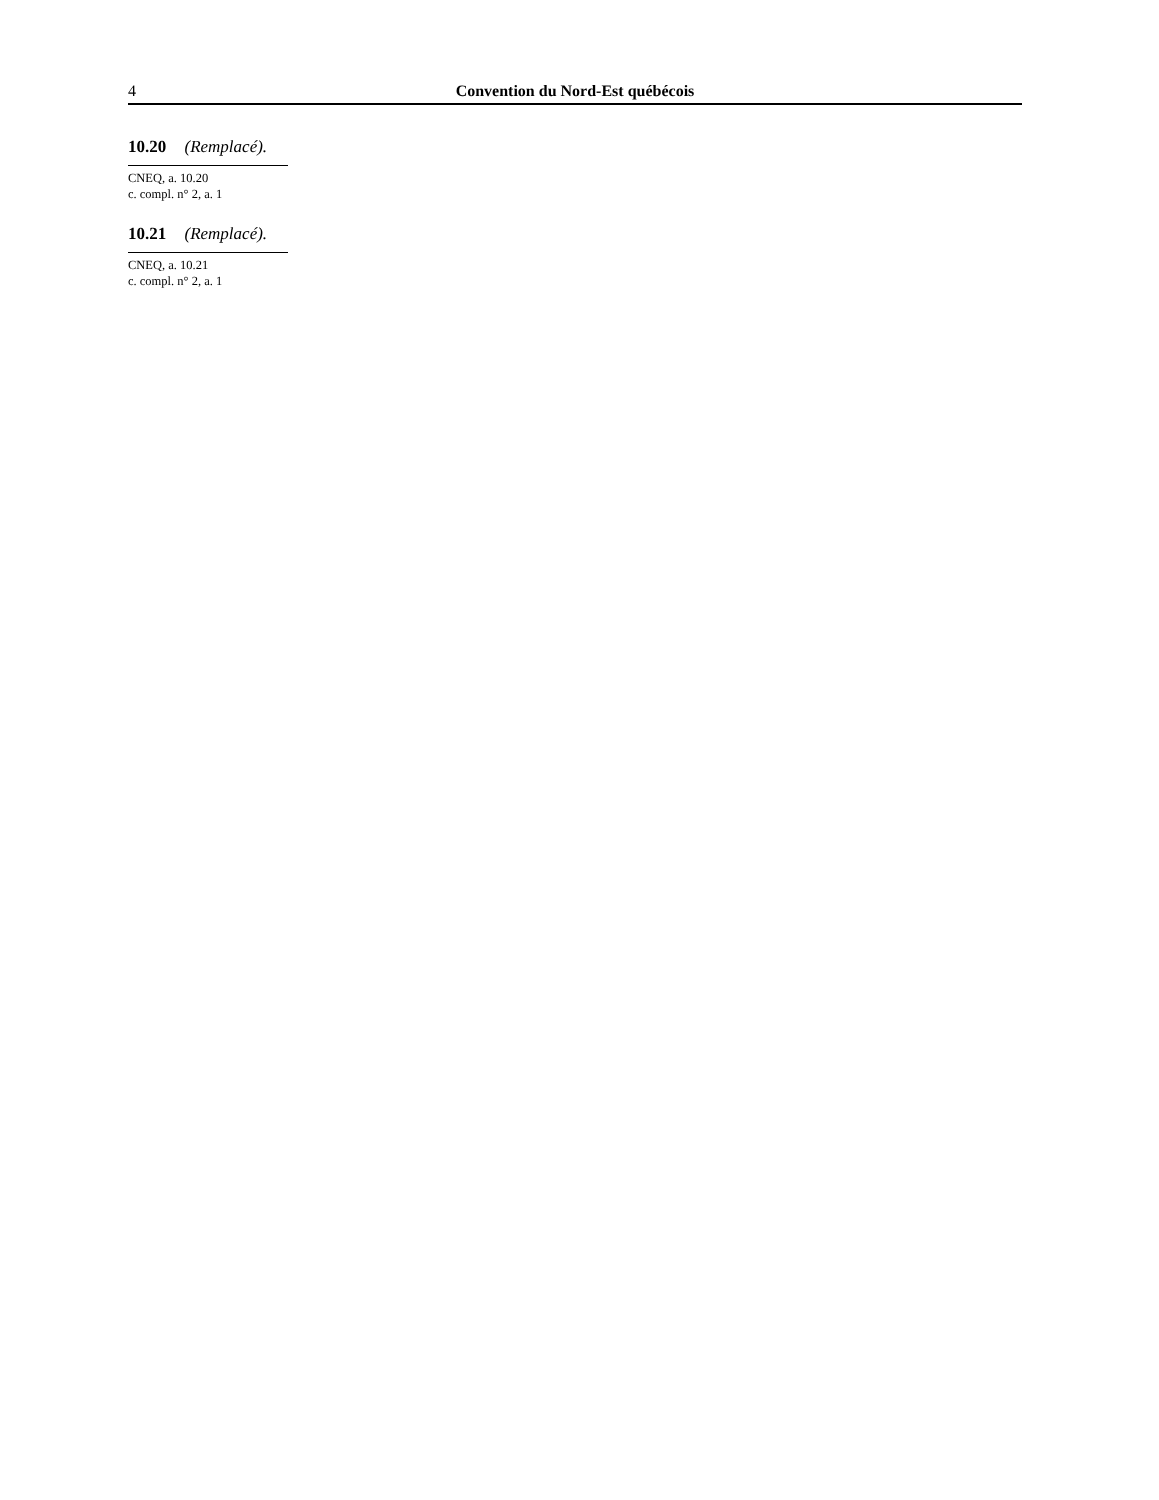4 Convention du Nord-Est québécois
10.20 (Remplacé).
CNEQ, a. 10.20
c. compl. n° 2, a. 1
10.21 (Remplacé).
CNEQ, a. 10.21
c. compl. n° 2, a. 1